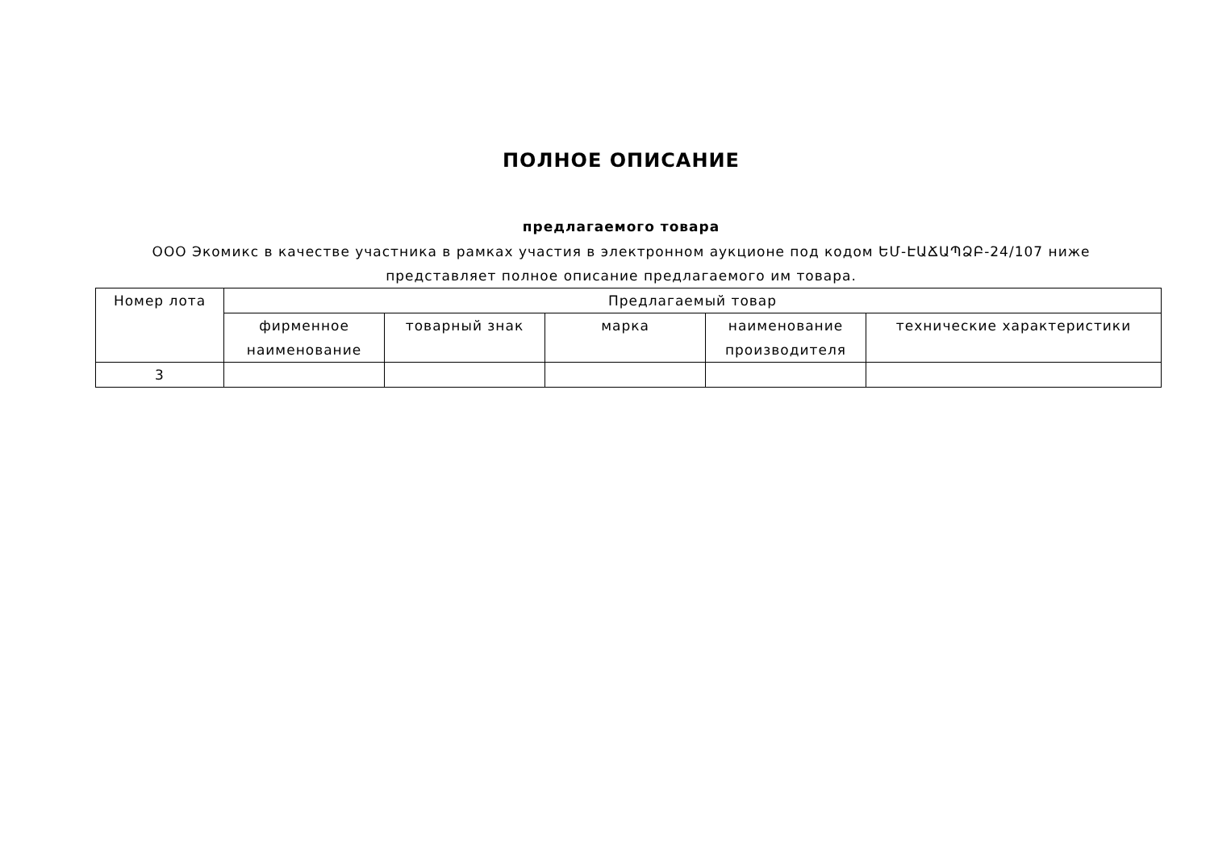ПОЛНОЕ ОПИСАНИЕ
предлагаемого товара
ООО Экомикс в качестве участника в рамках участия в электронном аукционе под кодом ԵՄ-ԷԱՃԱՊՁԲ-24/107 ниже представляет полное описание предлагаемого им товара.
| Номер лота | Предлагаемый товар | | | | |
| --- | --- | --- | --- | --- | --- |
| | фирменное наименование | товарный знак | марка | наименование производителя | технические характеристики |
| 3 | | | | | |